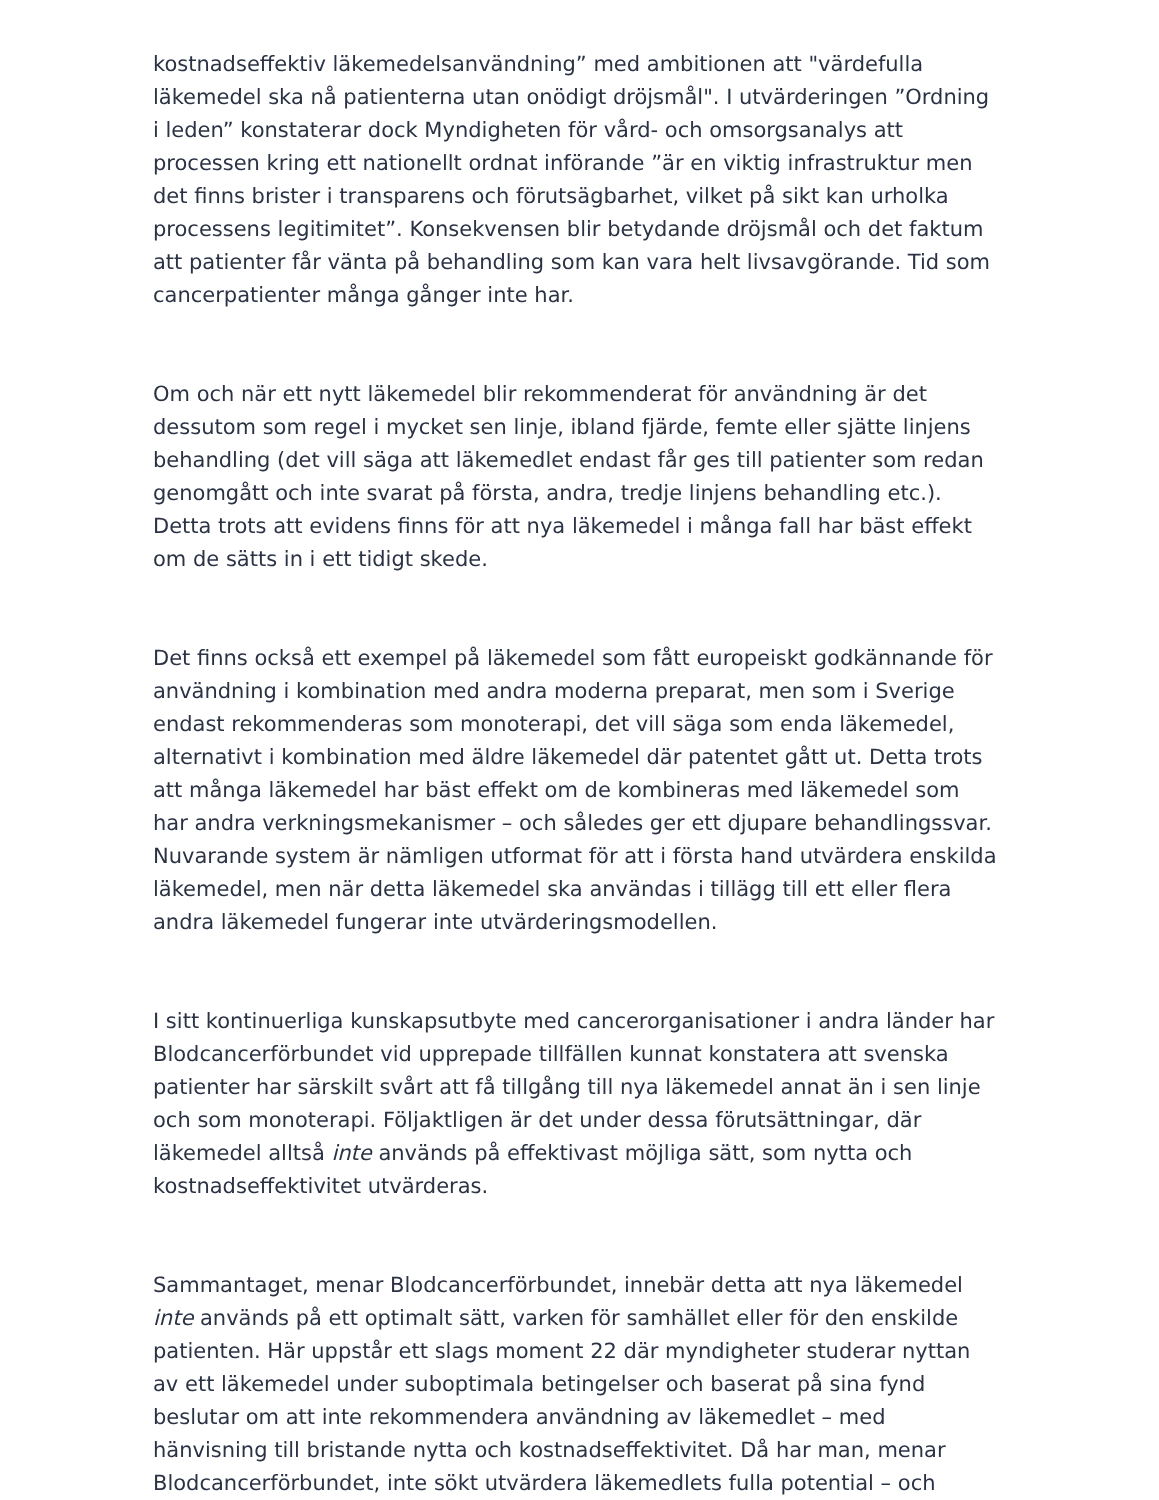kostnadseffektiv läkemedelsanvändning” med ambitionen att "värdefulla läkemedel ska nå patienterna utan onödigt dröjsmål". I utvärderingen ”Ordning i leden” konstaterar dock Myndigheten för vård- och omsorgsanalys att processen kring ett nationellt ordnat införande ”är en viktig infrastruktur men det finns brister i transparens och förutsägbarhet, vilket på sikt kan urholka processens legitimitet”. Konsekvensen blir betydande dröjsmål och det faktum att patienter får vänta på behandling som kan vara helt livsavgörande. Tid som cancerpatienter många gånger inte har.
Om och när ett nytt läkemedel blir rekommenderat för användning är det dessutom som regel i mycket sen linje, ibland fjärde, femte eller sjätte linjens behandling (det vill säga att läkemedlet endast får ges till patienter som redan genomgått och inte svarat på första, andra, tredje linjens behandling etc.). Detta trots att evidens finns för att nya läkemedel i många fall har bäst effekt om de sätts in i ett tidigt skede.
Det finns också ett exempel på läkemedel som fått europeiskt godkännande för användning i kombination med andra moderna preparat, men som i Sverige endast rekommenderas som monoterapi, det vill säga som enda läkemedel, alternativt i kombination med äldre läkemedel där patentet gått ut. Detta trots att många läkemedel har bäst effekt om de kombineras med läkemedel som har andra verkningsmekanismer – och således ger ett djupare behandlingssvar. Nuvarande system är nämligen utformat för att i första hand utvärdera enskilda läkemedel, men när detta läkemedel ska användas i tillägg till ett eller flera andra läkemedel fungerar inte utvärderingsmodellen.
I sitt kontinuerliga kunskapsutbyte med cancerorganisationer i andra länder har Blodcancerförbundet vid upprepade tillfällen kunnat konstatera att svenska patienter har särskilt svårt att få tillgång till nya läkemedel annat än i sen linje och som monoterapi. Följaktligen är det under dessa förutsättningar, där läkemedel alltså inte används på effektivast möjliga sätt, som nytta och kostnadseffektivitet utvärderas.
Sammantaget, menar Blodcancerförbundet, innebär detta att nya läkemedel inte används på ett optimalt sätt, varken för samhället eller för den enskilde patienten. Här uppstår ett slags moment 22 där myndigheter studerar nyttan av ett läkemedel under suboptimala betingelser och baserat på sina fynd beslutar om att inte rekommendera användning av läkemedlet – med hänvisning till bristande nytta och kostnadseffektivitet. Då har man, menar Blodcancerförbundet, inte sökt utvärdera läkemedlets fulla potential – och